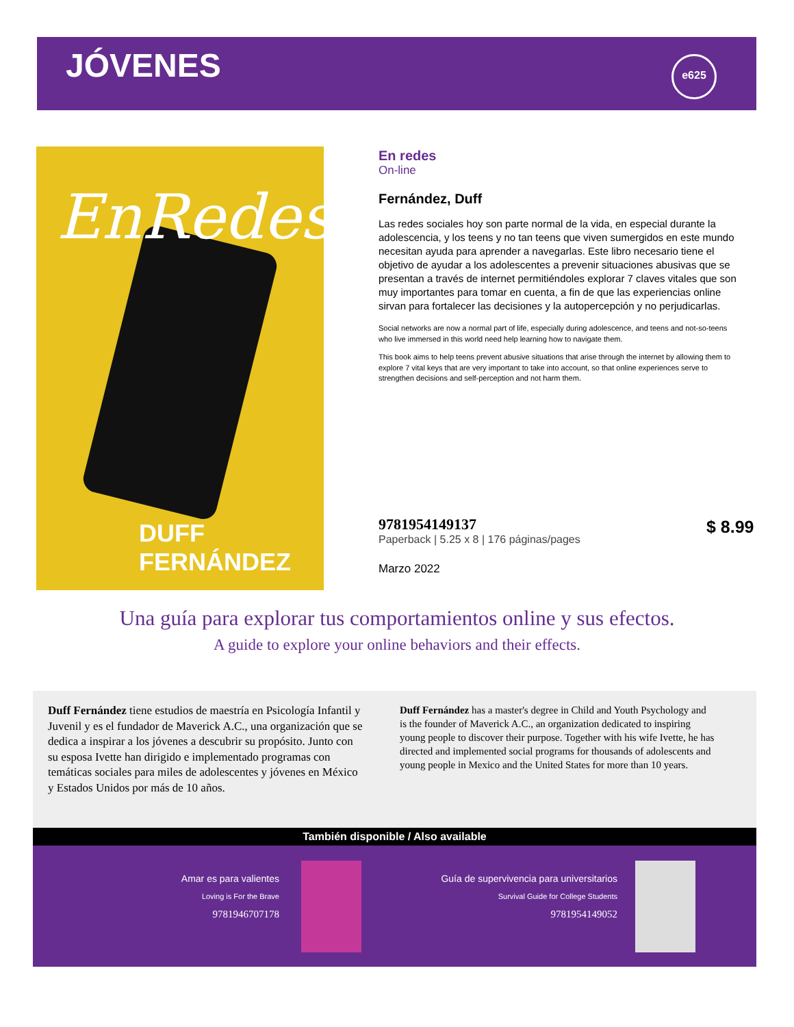JÓVENES
e625
EnRedes
DUFF FERNÁNDEZ
En redes
On-line
Fernández, Duff
Las redes sociales hoy son parte normal de la vida, en especial durante la adolescencia, y los teens y no tan teens que viven sumergidos en este mundo necesitan ayuda para aprender a navegarlas. Este libro necesario tiene el objetivo de ayudar a los adolescentes a prevenir situaciones abusivas que se presentan a través de internet permitiéndoles explorar 7 claves vitales que son muy importantes para tomar en cuenta, a fin de que las experiencias online sirvan para fortalecer las decisiones y la autopercepción y no perjudicarlas.
Social networks are now a normal part of life, especially during adolescence, and teens and not-so-teens who live immersed in this world need help learning how to navigate them.
This book aims to help teens prevent abusive situations that arise through the internet by allowing them to explore 7 vital keys that are very important to take into account, so that online experiences serve to strengthen decisions and self-perception and not harm them.
9781954149137
Paperback | 5.25 x 8 | 176 páginas/pages
Marzo 2022
$ 8.99
Una guía para explorar tus comportamientos online y sus efectos.
A guide to explore your online behaviors and their effects.
Duff Fernández tiene estudios de maestría en Psicología Infantil y Juvenil y es el fundador de Maverick A.C., una organización que se dedica a inspirar a los jóvenes a descubrir su propósito. Junto con su esposa Ivette han dirigido e implementado programas con temáticas sociales para miles de adolescentes y jóvenes en México y Estados Unidos por más de 10 años.
Duff Fernández has a master's degree in Child and Youth Psychology and is the founder of Maverick A.C., an organization dedicated to inspiring young people to discover their purpose. Together with his wife Ivette, he has directed and implemented social programs for thousands of adolescents and young people in Mexico and the United States for more than 10 years.
También disponible / Also available
Amar es para valientes
Loving is For the Brave
9781946707178
Guía de supervivencia para universitarios
Survival Guide for College Students
9781954149052